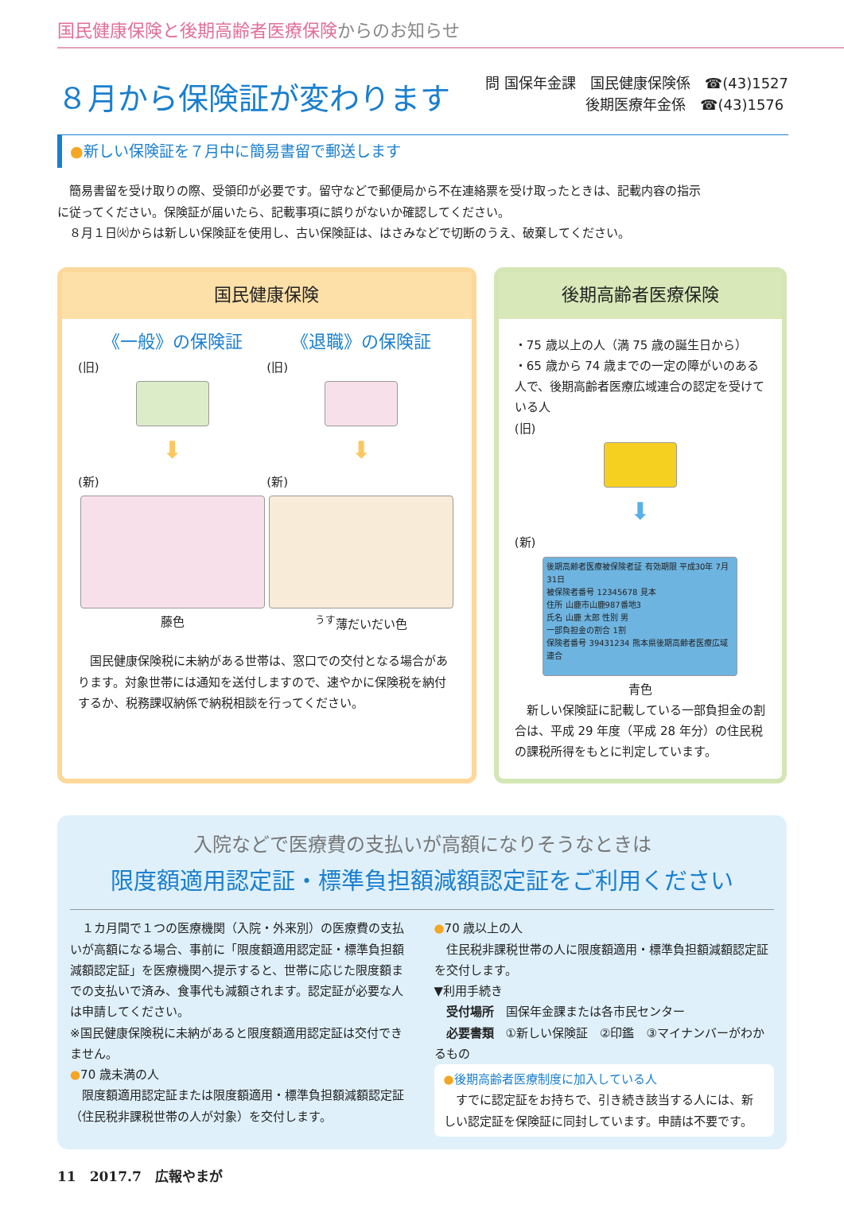国民健康保険と後期高齢者医療保険からのお知らせ
８月から保険証が変わります
問 国保年金課　国民健康保険係　☎(43)1527
　　　　　　　後期医療年金係　☎(43)1576
●新しい保険証を７月中に簡易書留で郵送します
　簡易書留を受け取りの際、受領印が必要です。留守などで郵便局から不在連絡票を受け取ったときは、記載内容の指示に従ってください。保険証が届いたら、記載事項に誤りがないか確認してください。
　８月１日㈫からは新しい保険証を使用し、古い保険証は、はさみなどで切断のうえ、破棄してください。
国民健康保険
《一般》の保険証
(旧)
⬇
(新)
藤色
《退職》の保険証
(旧)
⬇
(新)
<sup>うす</sup>薄だいだい色
　国民健康保険税に未納がある世帯は、窓口での交付となる場合があります。対象世帯には通知を送付しますので、速やかに保険税を納付するか、税務課収納係で納税相談を行ってください。
後期高齢者医療保険
・75 歳以上の人（満 75 歳の誕生日から）
・65 歳から 74 歳までの一定の障がいのある人で、後期高齢者医療広域連合の認定を受けている人
(旧)
⬇
(新)
後期高齢者医療被保険者証 有効期限 平成30年 7月31日
被保険者番号 12345678 見本
住所 山鹿市山鹿987番地3
氏名 山鹿 太郎 性別 男
一部負担金の割合 1割
保険者番号 39431234 熊本県後期高齢者医療広域連合
青色
　新しい保険証に記載している一部負担金の割合は、平成 29 年度（平成 28 年分）の住民税の課税所得をもとに判定しています。
入院などで医療費の支払いが高額になりそうなときは
限度額適用認定証・標準負担額減額認定証をご利用ください
　１カ月間で１つの医療機関（入院・外来別）の医療費の支払いが高額になる場合、事前に「限度額適用認定証・標準負担額減額認定証」を医療機関へ提示すると、世帯に応じた限度額までの支払いで済み、食事代も減額されます。認定証が必要な人は申請してください。
※国民健康保険税に未納があると限度額適用認定証は交付できません。
●70 歳未満の人
　限度額適用認定証または限度額適用・標準負担額減額認定証（住民税非課税世帯の人が対象）を交付します。
●70 歳以上の人
　住民税非課税世帯の人に限度額適用・標準負担額減額認定証を交付します。
▼利用手続き
　受付場所　国保年金課または各市民センター
　必要書類　①新しい保険証　②印鑑　③マイナンバーがわかるもの
●後期高齢者医療制度に加入している人
　すでに認定証をお持ちで、引き続き該当する人には、新しい認定証を保険証に同封しています。申請は不要です。
11　2017.7　広報やまが